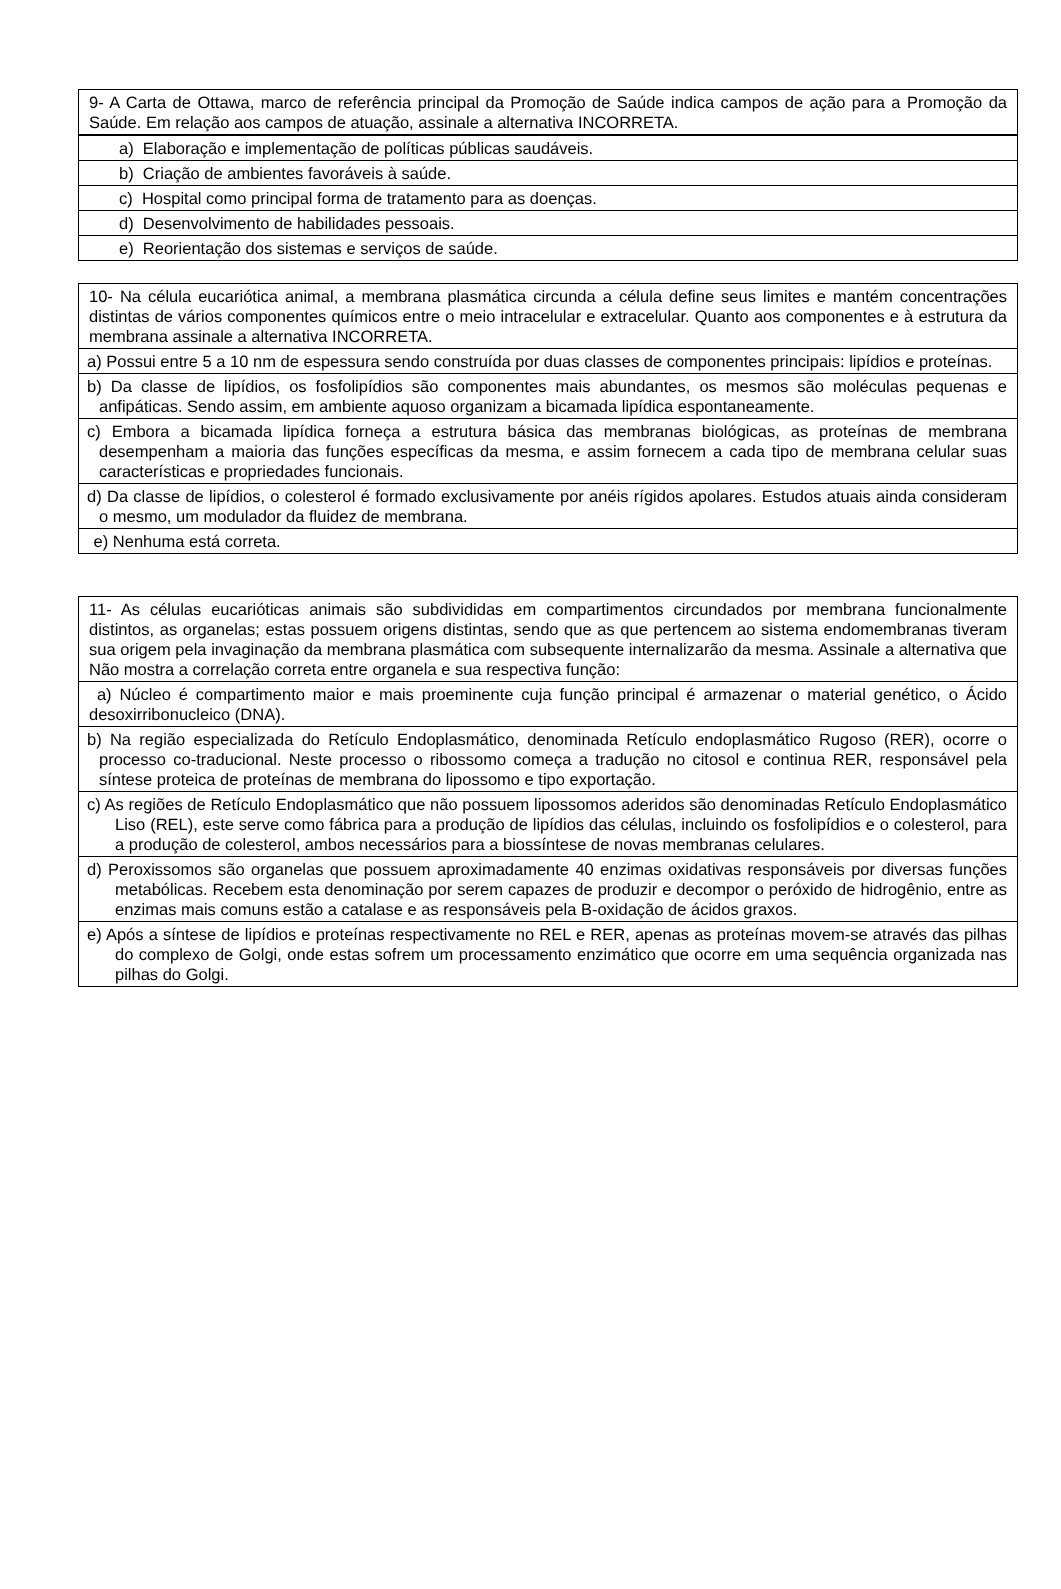| 9- A Carta de Ottawa, marco de referência principal da Promoção de Saúde indica campos de ação para a Promoção da Saúde. Em relação aos campos de atuação, assinale a alternativa INCORRETA. |
| a) Elaboração e implementação de políticas públicas saudáveis. |
| b) Criação de ambientes favoráveis à saúde. |
| c) Hospital como principal forma de tratamento para as doenças. |
| d) Desenvolvimento de habilidades pessoais. |
| e) Reorientação dos sistemas e serviços de saúde. |
| 10- Na célula eucariótica animal, a membrana plasmática circunda a célula define seus limites e mantém concentrações distintas de vários componentes químicos entre o meio intracelular e extracelular. Quanto aos componentes e à estrutura da membrana assinale a alternativa INCORRETA. |
| a) Possui entre 5 a 10 nm de espessura sendo construída por duas classes de componentes principais: lipídios e proteínas. |
| b) Da classe de lipídios, os fosfolipídios são componentes mais abundantes, os mesmos são moléculas pequenas e anfipáticas. Sendo assim, em ambiente aquoso organizam a bicamada lipídica espontaneamente. |
| c) Embora a bicamada lipídica forneça a estrutura básica das membranas biológicas, as proteínas de membrana desempenham a maioria das funções específicas da mesma, e assim fornecem a cada tipo de membrana celular suas características e propriedades funcionais. |
| d) Da classe de lipídios, o colesterol é formado exclusivamente por anéis rígidos apolares. Estudos atuais ainda consideram o mesmo, um modulador da fluidez de membrana. |
| e) Nenhuma está correta. |
| 11- As células eucarióticas animais são subdivididas em compartimentos circundados por membrana funcionalmente distintos, as organelas; estas possuem origens distintas, sendo que as que pertencem ao sistema endomembranas tiveram sua origem pela invaginação da membrana plasmática com subsequente internalizarão da mesma. Assinale a alternativa que Não mostra a correlação correta entre organela e sua respectiva função: |
| a) Núcleo é compartimento maior e mais proeminente cuja função principal é armazenar o material genético, o Ácido desoxirribonucleico (DNA). |
| b) Na região especializada do Retículo Endoplasmático, denominada Retículo endoplasmático Rugoso (RER), ocorre o processo co-traducional. Neste processo o ribossomo começa a tradução no citosol e continua RER, responsável pela síntese proteica de proteínas de membrana do lipossomo e tipo exportação. |
| c) As regiões de Retículo Endoplasmático que não possuem lipossomos aderidos são denominadas Retículo Endoplasmático Liso (REL), este serve como fábrica para a produção de lipídios das células, incluindo os fosfolipídios e o colesterol, para a produção de colesterol, ambos necessários para a biossíntese de novas membranas celulares. |
| d) Peroxissomos são organelas que possuem aproximadamente 40 enzimas oxidativas responsáveis por diversas funções metabólicas. Recebem esta denominação por serem capazes de produzir e decompor o peróxido de hidrogênio, entre as enzimas mais comuns estão a catalase e as responsáveis pela B-oxidação de ácidos graxos. |
| e) Após a síntese de lipídios e proteínas respectivamente no REL e RER, apenas as proteínas movem-se através das pilhas do complexo de Golgi, onde estas sofrem um processamento enzimático que ocorre em uma sequência organizada nas pilhas do Golgi. |